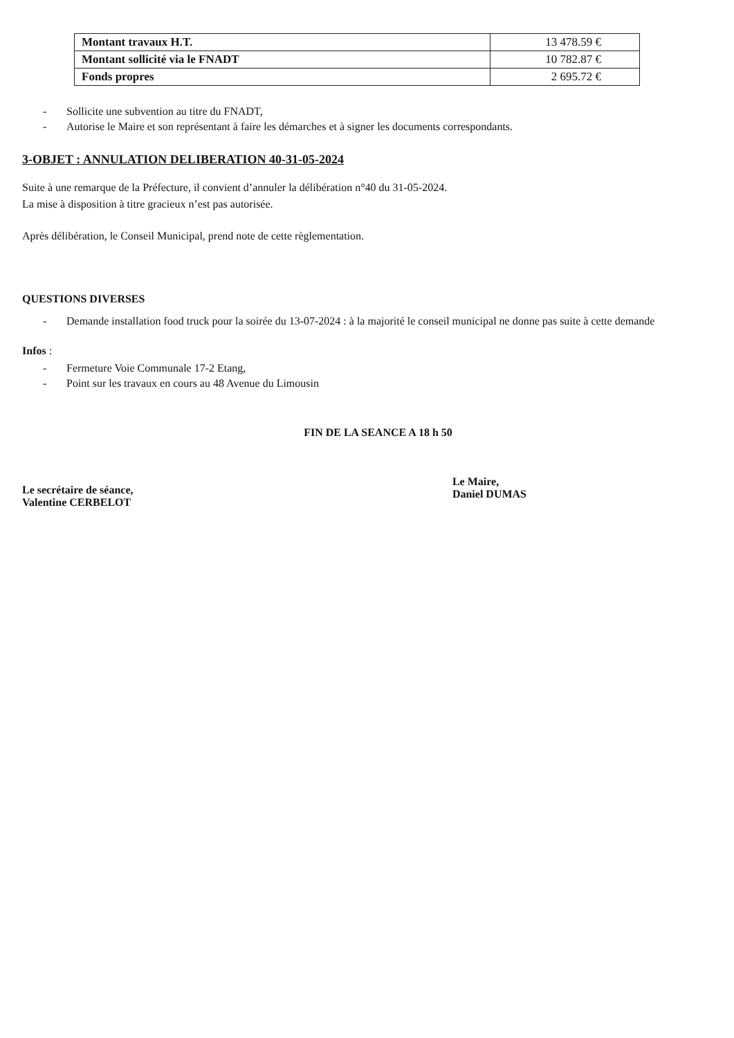| Montant travaux H.T. | 13 478.59 € |
| Montant sollicité via le FNADT | 10 782.87 € |
| Fonds propres | 2 695.72 € |
- Sollicite une subvention au titre du FNADT,
- Autorise le Maire et son représentant à faire les démarches et à signer les documents correspondants.
3-OBJET : ANNULATION DELIBERATION 40-31-05-2024
Suite à une remarque de la Préfecture, il convient d’annuler la délibération n°40 du 31-05-2024.
La mise à disposition à titre gracieux n’est pas autorisée.
Après délibération, le Conseil Municipal, prend note de cette règlementation.
QUESTIONS DIVERSES
- Demande installation food truck pour la soirée du 13-07-2024 : à la majorité le conseil municipal ne donne pas suite à cette demande
Infos :
- Fermeture Voie Communale 17-2 Etang,
- Point sur les travaux en cours au 48 Avenue du Limousin
FIN DE LA SEANCE A 18 h 50
Le secrétaire de séance,
Valentine CERBELOT
Le Maire,
Daniel DUMAS